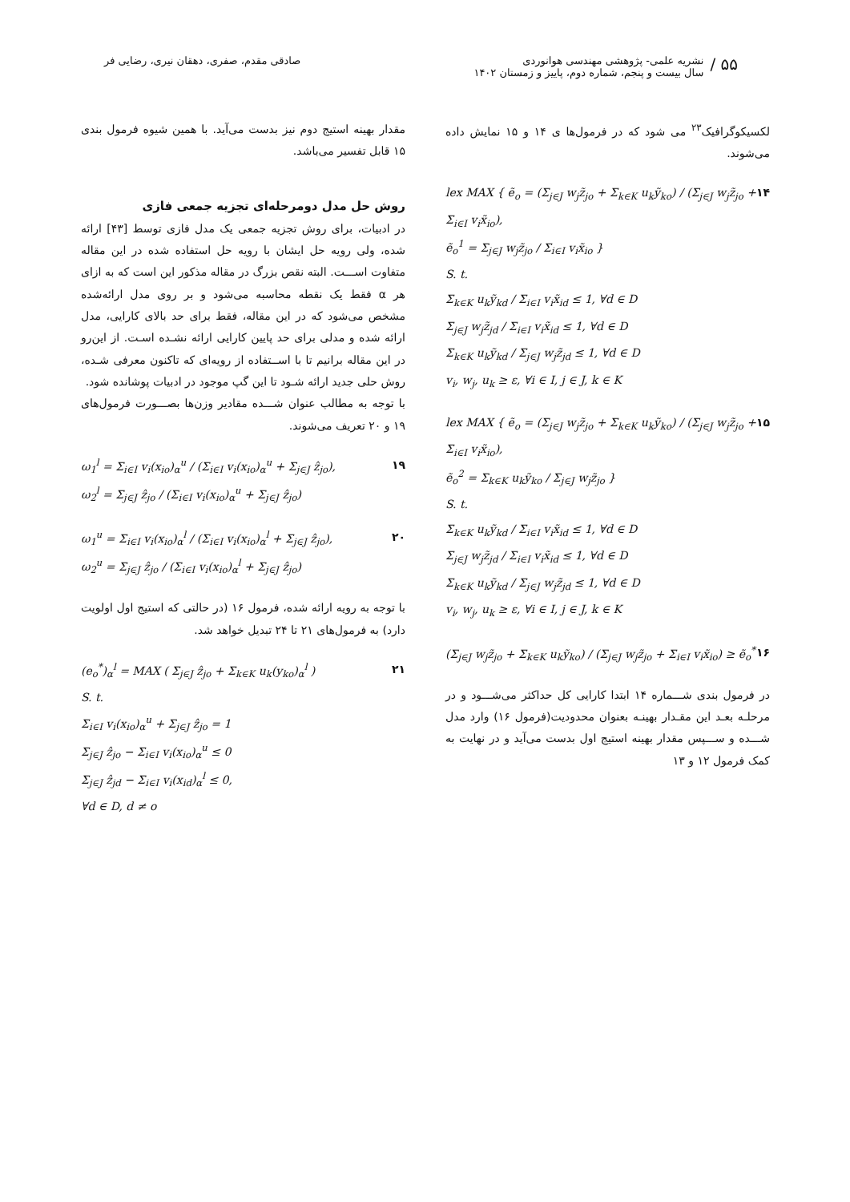۵۵ /
نشریه علمی- پژوهشی مهندسی هوانوردی
سال بیست و پنجم، شماره دوم، پاییز و زمستان ۱۴۰۲
صادقی مقدم، صفری، دهقان نیری، رضایی فر
لکسیکوگرافیک<sup>۲۳</sup> می شود که در فرمول‌ها ی ۱۴ و ۱۵ نمایش داده می‌شوند.
lex MAX { ẽ<sub>o</sub> = (Σ<sub>j∈J</sub> w<sub>j</sub>z̃<sub>jo</sub> + Σ<sub>k∈K</sub> u<sub>k</sub>ỹ<sub>ko</sub>) / (Σ<sub>j∈J</sub> w<sub>j</sub>z̃<sub>jo</sub> + Σ<sub>i∈I</sub> v<sub>i</sub>x̃<sub>io</sub>),
ẽ<sub>o</sub><sup>1</sup> = Σ<sub>j∈J</sub> w<sub>j</sub>z̃<sub>jo</sub> / Σ<sub>i∈I</sub> v<sub>i</sub>x̃<sub>io</sub> }
S. t.
Σ<sub>k∈K</sub> u<sub>k</sub>ỹ<sub>kd</sub> / Σ<sub>i∈I</sub> v<sub>i</sub>x̃<sub>id</sub> ≤ 1, ∀d ∈ D
Σ<sub>j∈J</sub> w<sub>j</sub>z̃<sub>jd</sub> / Σ<sub>i∈I</sub> v<sub>i</sub>x̃<sub>id</sub> ≤ 1, ∀d ∈ D
Σ<sub>k∈K</sub> u<sub>k</sub>ỹ<sub>kd</sub> / Σ<sub>j∈J</sub> w<sub>j</sub>z̃<sub>jd</sub> ≤ 1, ∀d ∈ D
v<sub>i</sub>, w<sub>j</sub>, u<sub>k</sub> ≥ ε, ∀i ∈ I, j ∈ J, k ∈ K
۱۴
lex MAX { ẽ<sub>o</sub> = (Σ<sub>j∈J</sub> w<sub>j</sub>z̃<sub>jo</sub> + Σ<sub>k∈K</sub> u<sub>k</sub>ỹ<sub>ko</sub>) / (Σ<sub>j∈J</sub> w<sub>j</sub>z̃<sub>jo</sub> + Σ<sub>i∈I</sub> v<sub>i</sub>x̃<sub>io</sub>),
ẽ<sub>o</sub><sup>2</sup> = Σ<sub>k∈K</sub> u<sub>k</sub>ỹ<sub>ko</sub> / Σ<sub>j∈J</sub> w<sub>j</sub>z̃<sub>jo</sub> }
S. t.
Σ<sub>k∈K</sub> u<sub>k</sub>ỹ<sub>kd</sub> / Σ<sub>i∈I</sub> v<sub>i</sub>x̃<sub>id</sub> ≤ 1, ∀d ∈ D
Σ<sub>j∈J</sub> w<sub>j</sub>z̃<sub>jd</sub> / Σ<sub>i∈I</sub> v<sub>i</sub>x̃<sub>id</sub> ≤ 1, ∀d ∈ D
Σ<sub>k∈K</sub> u<sub>k</sub>ỹ<sub>kd</sub> / Σ<sub>j∈J</sub> w<sub>j</sub>z̃<sub>jd</sub> ≤ 1, ∀d ∈ D
v<sub>i</sub>, w<sub>j</sub>, u<sub>k</sub> ≥ ε, ∀i ∈ I, j ∈ J, k ∈ K
۱۵
(Σ<sub>j∈J</sub> w<sub>j</sub>z̃<sub>jo</sub> + Σ<sub>k∈K</sub> u<sub>k</sub>ỹ<sub>ko</sub>) / (Σ<sub>j∈J</sub> w<sub>j</sub>z̃<sub>jo</sub> + Σ<sub>i∈I</sub> v<sub>i</sub>x̃<sub>io</sub>) ≥ ẽ<sub>o</sub><sup>*</sup>
۱۶
در فرمول بندی شـــماره ۱۴ ابتدا کارایی کل حداکثر می‌شـــود و در مرحلـه بعـد این مقـدار بهینـه بعنوان محدودیت(فرمول ۱۶) وارد مدل شـــده و ســـپس مقدار بهینه استیج اول بدست می‌آید و در نهایت به کمک فرمول ۱۲ و ۱۳
مقدار بهینه استیج دوم نیز بدست می‌آید. با همین شیوه فرمول بندی ۱۵ قابل تفسیر می‌باشد.
روش حل مدل دومرحله‌ای تجزیه جمعی فازی
در ادبیات، برای روش تجزیه جمعی یک مدل فازی توسط [۴۳] ارائه شده، ولی رویه حل ایشان با رویه حل استفاده شده در این مقاله متفاوت اســـت. البته نقص بزرگ در مقاله مذکور این است که به ازای هر α فقط یک نقطه محاسبه می‌شود و بر روی مدل ارائه‌شده مشخص می‌شود که در این مقاله، فقط برای حد بالای کارایی، مدل ارائه شده و مدلی برای حد پایین کارایی ارائه نشـده اسـت. از این‌رو در این مقاله برانیم تا با اســتفاده از رویه‌ای که تاکنون معرفی شـده، روش حلی جدید ارائه شـود تا این گپ موجود در ادبیات پوشانده شود.
با توجه به مطالب عنوان شـــده مقادیر وزن‌ها بصـــورت فرمول‌های ۱۹ و ۲۰ تعریف می‌شوند.
ω<sub>1</sub><sup>l</sup> = Σ<sub>i∈I</sub> v<sub>i</sub>(x<sub>io</sub>)<sub>α</sub><sup>u</sup> / (Σ<sub>i∈I</sub> v<sub>i</sub>(x<sub>io</sub>)<sub>α</sub><sup>u</sup> + Σ<sub>j∈J</sub> ẑ<sub>jo</sub>),
ω<sub>2</sub><sup>l</sup> = Σ<sub>j∈J</sub> ẑ<sub>jo</sub> / (Σ<sub>i∈I</sub> v<sub>i</sub>(x<sub>io</sub>)<sub>α</sub><sup>u</sup> + Σ<sub>j∈J</sub> ẑ<sub>jo</sub>)
۱۹
ω<sub>1</sub><sup>u</sup> = Σ<sub>i∈I</sub> v<sub>i</sub>(x<sub>io</sub>)<sub>α</sub><sup>l</sup> / (Σ<sub>i∈I</sub> v<sub>i</sub>(x<sub>io</sub>)<sub>α</sub><sup>l</sup> + Σ<sub>j∈J</sub> ẑ<sub>jo</sub>),
ω<sub>2</sub><sup>u</sup> = Σ<sub>j∈J</sub> ẑ<sub>jo</sub> / (Σ<sub>i∈I</sub> v<sub>i</sub>(x<sub>io</sub>)<sub>α</sub><sup>l</sup> + Σ<sub>j∈J</sub> ẑ<sub>jo</sub>)
۲۰
با توجه به رویه ارائه شده، فرمول ۱۶ (در حالتی که استیج اول اولویت دارد) به فرمول‌های ۲۱ تا ۲۴ تبدیل خواهد شد.
(e<sub>o</sub><sup>*</sup>)<sub>α</sub><sup>l</sup> = MAX ( Σ<sub>j∈J</sub> ẑ<sub>jo</sub> + Σ<sub>k∈K</sub> u<sub>k</sub>(y<sub>ko</sub>)<sub>α</sub><sup>l</sup> )
S. t.
Σ<sub>i∈I</sub> v<sub>i</sub>(x<sub>io</sub>)<sub>α</sub><sup>u</sup> + Σ<sub>j∈J</sub> ẑ<sub>jo</sub> = 1
Σ<sub>j∈J</sub> ẑ<sub>jo</sub> − Σ<sub>i∈I</sub> v<sub>i</sub>(x<sub>io</sub>)<sub>α</sub><sup>u</sup> ≤ 0
Σ<sub>j∈J</sub> ẑ<sub>jd</sub> − Σ<sub>i∈I</sub> v<sub>i</sub>(x<sub>id</sub>)<sub>α</sub><sup>l</sup> ≤ 0,
∀d ∈ D, d ≠ o
۲۱